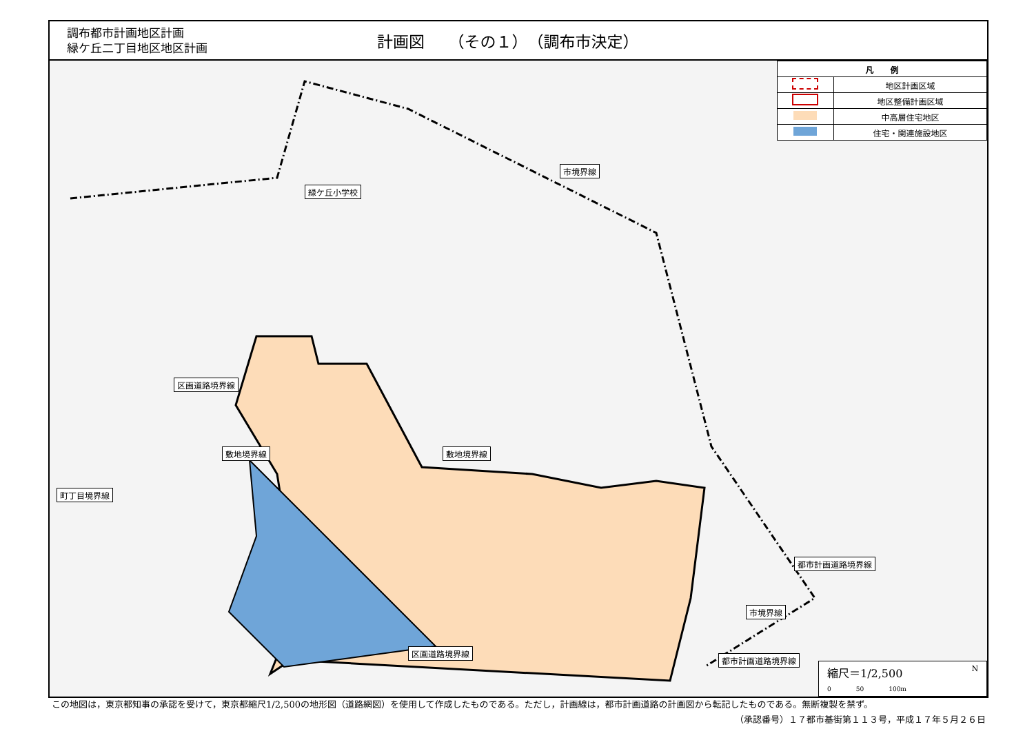調布都市計画地区計画
緑ケ丘二丁目地区地区計画
計画図　　（その１）　（調布市決定）
| 凡 例 | |
| --- | --- |
| | 地区計画区域 |
| | 地区整備計画区域 |
| | 中高層住宅地区 |
| | 住宅・関連施設地区 |
緑ケ丘小学校
市境界線
区画道路境界線
敷地境界線
敷地境界線
町丁目境界線
区画道路境界線
都市計画道路境界線
市境界線
都市計画道路境界線
縮尺＝1/2,500 N
0　　　　50　　　　100m
この地図は，東京都知事の承認を受けて，東京都縮尺1/2,500の地形図（道路網図）を使用して作成したものである。ただし，計画線は，都市計画道路の計画図から転記したものである。無断複製を禁ず。
（承認番号）１７都市基街第１１３号，平成１７年５月２６日